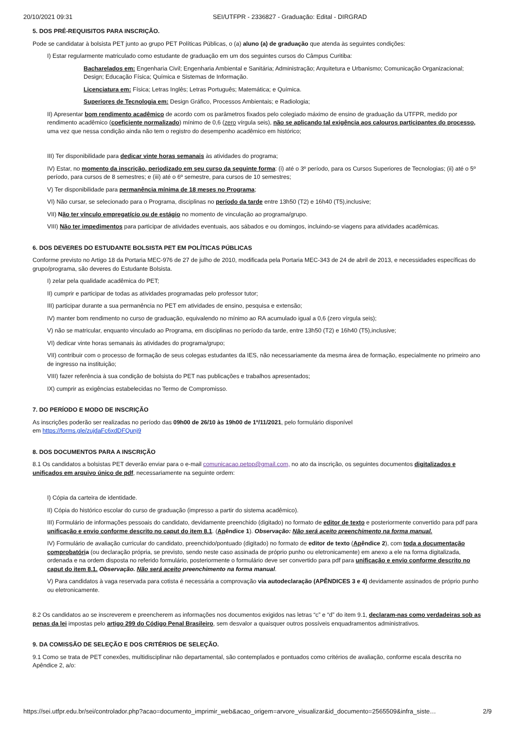20/10/2021 09:31 SEI/UTFPR - 2336827 - Graduação: Edital - DIRGRAD
5. DOS PRÉ-REQUISITOS PARA INSCRIÇÃO.
Pode se candidatar à bolsista PET junto ao grupo PET Políticas Públicas, o (a) aluno (a) de graduação que atenda às seguintes condições:
I) Estar regularmente matriculado como estudante de graduação em um dos seguintes cursos do Câmpus Curitiba:
Bacharelados em: Engenharia Civil; Engenharia Ambiental e Sanitária; Administração; Arquitetura e Urbanismo; Comunicação Organizacional; Design; Educação Física; Química e Sistemas de Informação.
Licenciatura em: Física; Letras Inglês; Letras Português; Matemática; e Química.
Superiores de Tecnologia em: Design Gráfico, Processos Ambientais; e Radiologia;
II) Apresentar bom rendimento acadêmico de acordo com os parâmetros fixados pelo colegiado máximo de ensino de graduação da UTFPR, medido por rendimento acadêmico (coeficiente normalizado) mínimo de 0,6 (zero vírgula seis), não se aplicando tal exigência aos calouros participantes do processo, uma vez que nessa condição ainda não tem o registro do desempenho acadêmico em histórico;
III) Ter disponibilidade para dedicar vinte horas semanais às atividades do programa;
IV) Estar, no momento da inscrição, periodizado em seu curso da seguinte forma: (i) até o 3º período, para os Cursos Superiores de Tecnologias; (ii) até o 5º período, para cursos de 8 semestres; e (iii) até o 6º semestre, para cursos de 10 semestres;
V) Ter disponibilidade para permanência mínima de 18 meses no Programa;
VI) Não cursar, se selecionado para o Programa, disciplinas no período da tarde entre 13h50 (T2) e 16h40 (T5),inclusive;
VII) Não ter vínculo empregatício ou de estágio no momento de vinculação ao programa/grupo.
VIII) Não ter impedimentos para participar de atividades eventuais, aos sábados e ou domingos, incluindo-se viagens para atividades acadêmicas.
6. DOS DEVERES DO ESTUDANTE BOLSISTA PET EM POLÍTICAS PÚBLICAS
Conforme previsto no Artigo 18 da Portaria MEC-976 de 27 de julho de 2010, modificada pela Portaria MEC-343 de 24 de abril de 2013, e necessidades específicas do grupo/programa, são deveres do Estudante Bolsista.
I) zelar pela qualidade acadêmica do PET;
II) cumprir e participar de todas as atividades programadas pelo professor tutor;
III) participar durante a sua permanência no PET em atividades de ensino, pesquisa e extensão;
IV) manter bom rendimento no curso de graduação, equivalendo no mínimo ao RA acumulado igual a 0,6 (zero vírgula seis);
V) não se matricular, enquanto vinculado ao Programa, em disciplinas no período da tarde, entre 13h50 (T2) e 16h40 (T5),inclusive;
VI) dedicar vinte horas semanais às atividades do programa/grupo;
VII) contribuir com o processo de formação de seus colegas estudantes da IES, não necessariamente da mesma área de formação, especialmente no primeiro ano de ingresso na instituição;
VIII) fazer referência à sua condição de bolsista do PET nas publicações e trabalhos apresentados;
IX) cumprir as exigências estabelecidas no Termo de Compromisso.
7. DO PERÍODO E MODO DE INSCRIÇÃO
As inscrições poderão ser realizadas no período das 09h00 de 26/10 às 19h00 de 1º/11/2021, pelo formulário disponível
em https://forms.gle/zujdaFc6xdDFQunj9
8. DOS DOCUMENTOS PARA A INSCRIÇÃO
8.1 Os candidatos a bolsistas PET deverão enviar para o e-mail comunicacao.petpp@gmail.com, no ato da inscrição, os seguintes documentos digitalizados e unificados em arquivo único de pdf, necessariamente na seguinte ordem:
I) Cópia da carteira de identidade.
II) Cópia do histórico escolar do curso de graduação (impresso a partir do sistema acadêmico).
III) Formulário de informações pessoais do candidato, devidamente preenchido (digitado) no formato de editor de texto e posteriormente convertido para pdf para unificação e envio conforme descrito no caput do item 8.1. (Apêndice 1). Observação: Não será aceito preenchimento na forma manual.
IV) Formulário de avaliação curricular do candidato, preenchido/pontuado (digitado) no formato de editor de texto (Apêndice 2), com toda a documentação comprobatória (ou declaração própria, se previsto, sendo neste caso assinada de próprio punho ou eletronicamente) em anexo a ele na forma digitalizada, ordenada e na ordem disposta no referido formulário, posteriormente o formulário deve ser convertido para pdf para unificação e envio conforme descrito no caput do item 8.1. Observação. Não será aceito preenchimento na forma manual.
V) Para candidatos à vaga reservada para cotista é necessária a comprovação via autodeclaração (APÊNDICES 3 e 4) devidamente assinados de próprio punho ou eletronicamente.
8.2 Os candidatos ao se inscreverem e preencherem as informações nos documentos exigidos nas letras “c” e “d” do item 9.1, declaram-nas como verdadeiras sob as penas da lei impostas pelo artigo 299 do Código Penal Brasileiro, sem desvalor a quaisquer outros possíveis enquadramentos administrativos.
9. DA COMISSÃO DE SELEÇÃO E DOS CRITÉRIOS DE SELEÇÃO.
9.1 Como se trata de PET conexões, multidisciplinar não departamental, são contemplados e pontuados como critérios de avaliação, conforme escala descrita no Apêndice 2, a/o:
https://sei.utfpr.edu.br/sei/controlador.php?acao=documento_imprimir_web&acao_origem=arvore_visualizar&id_documento=2565509&infra_siste… 2/9